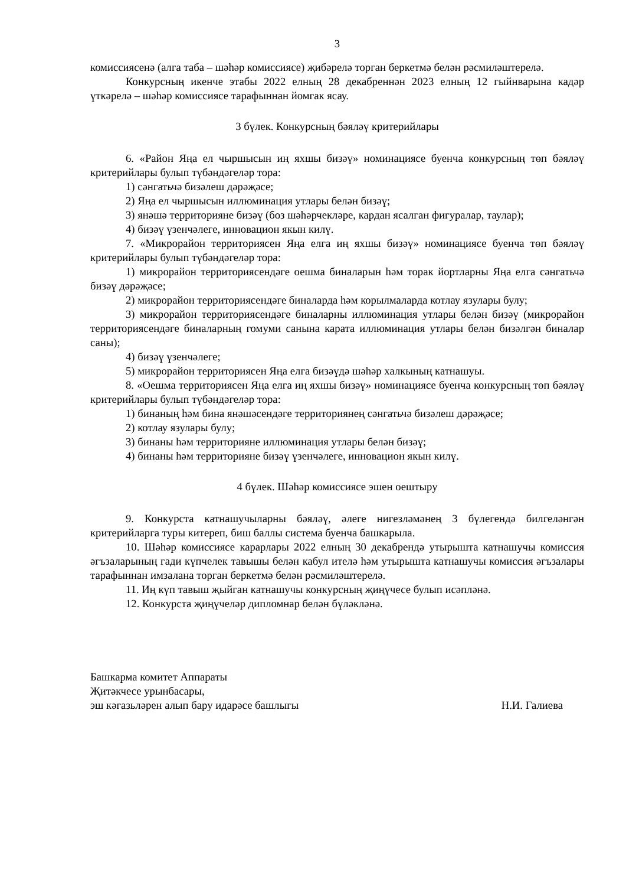3
комиссиясенә (алга таба – шәһәр комиссиясе) җибәрелә торган беркетмә белән рәсмиләштерелә.
Конкурсның икенче этабы 2022 елның 28 декабреннән 2023 елның 12 гыйнварына кадәр үткәрелә – шәһәр комиссиясе тарафыннан йомгак ясау.
3 бүлек. Конкурсның бәяләү критерийлары
6. «Район Яңа ел чыршысын иң яхшы бизәү» номинациясе буенча конкурсның төп бәяләү критерийлары булып түбәндәгеләр тора:
1) сәнгатьчә бизәлеш дәрәҗәсе;
2) Яңа ел чыршысын иллюминация утлары белән бизәү;
3) янәшә территорияне бизәү (боз шәһәрчекләре, кардан ясалган фигуралар, таулар);
4) бизәү үзенчәлеге, инновацион якын килү.
7. «Микрорайон территориясен Яңа елга иң яхшы бизәү» номинациясе буенча төп бәяләү критерийлары булып түбәндәгеләр тора:
1) микрорайон территориясендәге оешма биналарын һәм торак йортларны Яңа елга сәнгатьчә бизәү дәрәҗәсе;
2) микрорайон территориясендәге биналарда һәм корылмаларда котлау язулары булу;
3) микрорайон территориясендәге биналарны иллюминация утлары белән бизәү (микрорайон территориясендәге биналарның гомуми санына карата иллюминация утлары белән бизәлгән биналар саны);
4) бизәү үзенчәлеге;
5) микрорайон территориясен Яңа елга бизәүдә шәһәр халкының катнашуы.
8. «Оешма территориясен Яңа елга иң яхшы бизәү» номинациясе буенча конкурсның төп бәяләү критерийлары булып түбәндәгеләр тора:
1) бинаның һәм бина янәшәсендәге территориянең сәнгатьчә бизәлеш дәрәҗәсе;
2) котлау язулары булу;
3) бинаны һәм территорияне иллюминация утлары белән бизәү;
4) бинаны һәм территорияне бизәү үзенчәлеге, инновацион якын килү.
4 бүлек. Шәһәр комиссиясе эшен оештыру
9. Конкурста катнашучыларны бәяләү, әлеге нигезләмәнең 3 бүлегендә билгеләнгән критерийларга туры китереп, биш баллы система буенча башкарыла.
10. Шәһәр комиссиясе карарлары 2022 елның 30 декабрендә утырышта катнашучы комиссия әгъзаларының гади күпчелек тавышы белән кабул ителә һәм утырышта катнашучы комиссия әгъзалары тарафыннан имзалана торган беркетмә белән рәсмиләштерелә.
11. Иң күп тавыш җыйган катнашучы конкурсның җиңүчесе булып исәпләнә.
12. Конкурста җиңүчеләр дипломнар белән бүләкләнә.
Башкарма комитет Аппараты
Җитәкчесе урынбасары,
эш кәгазьләрен алып бару идарәсе башлыгы Н.И. Галиева